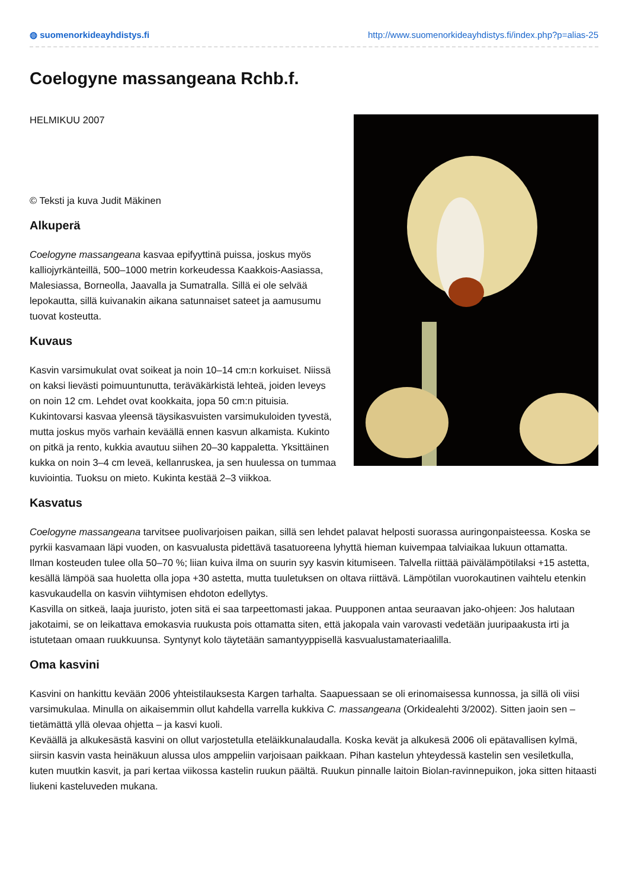◍ suomenorkideayhdistys.fi http://www.suomenorkideayhdistys.fi/index.php?p=alias-25
Coelogyne massangeana Rchb.f.
HELMIKUU 2007
© Teksti ja kuva Judit Mäkinen
Alkuperä
Coelogyne massangeana kasvaa epifyyttinä puissa, joskus myös kalliojyrkänteillä, 500–1000 metrin korkeudessa Kaakkois-Aasiassa, Malesiassa, Borneolla, Jaavalla ja Sumatralla. Sillä ei ole selvää lepokautta, sillä kuivanakin aikana satunnaiset sateet ja aamusumu tuovat kosteutta.
Kuvaus
Kasvin varsimukulat ovat soikeat ja noin 10–14 cm:n korkuiset. Niissä on kaksi lievästi poimuuntunutta, teräväkärkistä lehteä, joiden leveys on noin 12 cm. Lehdet ovat kookkaita, jopa 50 cm:n pituisia.
Kukintovarsi kasvaa yleensä täysikasvuisten varsimukuloiden tyvestä, mutta joskus myös varhain keväällä ennen kasvun alkamista. Kukinto on pitkä ja rento, kukkia avautuu siihen 20–30 kappaletta. Yksittäinen kukka on noin 3–4 cm leveä, kellanruskea, ja sen huulessa on tummaa kuviointia. Tuoksu on mieto. Kukinta kestää 2–3 viikkoa.
Kasvatus
Coelogyne massangeana tarvitsee puolivarjoisen paikan, sillä sen lehdet palavat helposti suorassa auringonpaisteessa. Koska se pyrkii kasvamaan läpi vuoden, on kasvualusta pidettävä tasatuoreena lyhyttä hieman kuivempaa talviaikaa lukuun ottamatta.
Ilman kosteuden tulee olla 50–70 %; liian kuiva ilma on suurin syy kasvin kitumiseen. Talvella riittää päivälämpötilaksi +15 astetta, kesällä lämpöä saa huoletta olla jopa +30 astetta, mutta tuuletuksen on oltava riittävä. Lämpötilan vuorokautinen vaihtelu etenkin kasvukaudella on kasvin viihtymisen ehdoton edellytys.
Kasvilla on sitkeä, laaja juuristo, joten sitä ei saa tarpeettomasti jakaa. Puupponen antaa seuraavan jako-ohjeen: Jos halutaan jakotaimi, se on leikattava emokasvia ruukusta pois ottamatta siten, että jakopala vain varovasti vedetään juuripaakusta irti ja istutetaan omaan ruukkuunsa. Syntynyt kolo täytetään samantyyppisellä kasvualustamateriaalilla.
Oma kasvini
Kasvini on hankittu kevään 2006 yhteistilauksesta Kargen tarhalta. Saapuessaan se oli erinomaisessa kunnossa, ja sillä oli viisi varsimukulaa. Minulla on aikaisemmin ollut kahdella varrella kukkiva C. massangeana (Orkidealehti 3/2002). Sitten jaoin sen – tietämättä yllä olevaa ohjetta – ja kasvi kuoli.
Keväällä ja alkukesästä kasvini on ollut varjostetulla eteläikkunalaudalla. Koska kevät ja alkukesä 2006 oli epätavallisen kylmä, siirsin kasvin vasta heinäkuun alussa ulos amppeliin varjoisaan paikkaan. Pihan kastelun yhteydessä kastelin sen vesiletkulla, kuten muutkin kasvit, ja pari kertaa viikossa kastelin ruukun päältä. Ruukun pinnalle laitoin Biolan-ravinnepuikon, joka sitten hitaasti liukeni kasteluveden mukana.